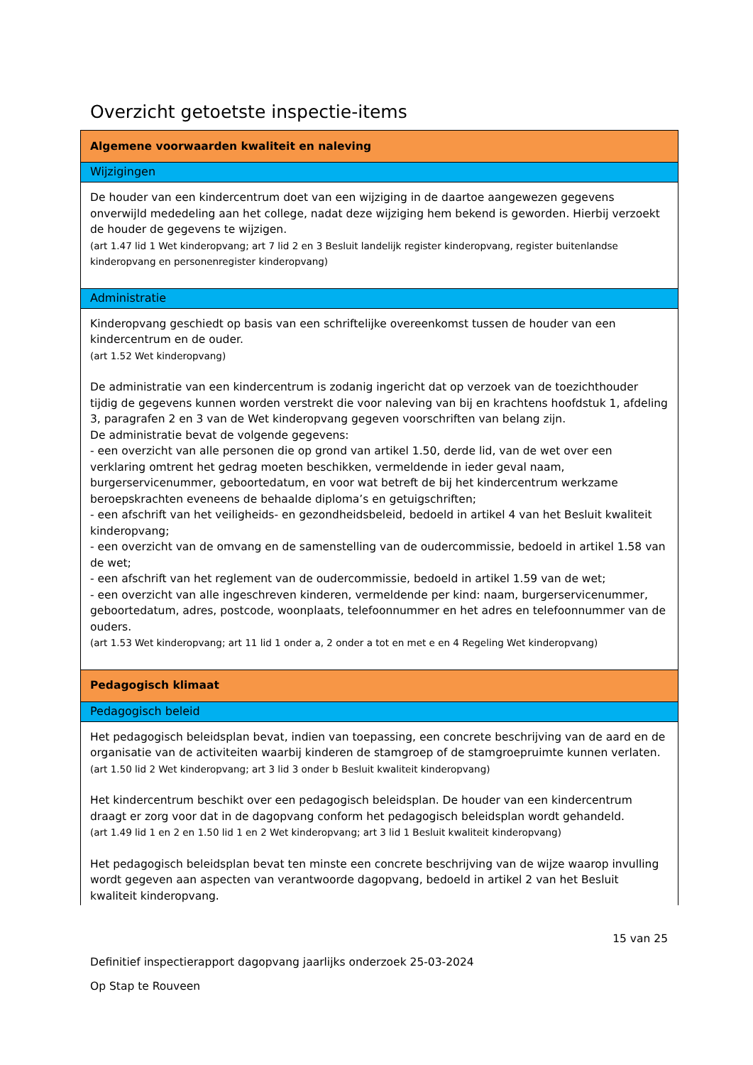Overzicht getoetste inspectie-items
| Algemene voorwaarden kwaliteit en naleving |
| Wijzigingen |
| De houder van een kindercentrum doet van een wijziging in de daartoe aangewezen gegevens onverwijld mededeling aan het college, nadat deze wijziging hem bekend is geworden. Hierbij verzoekt de houder de gegevens te wijzigen. (art 1.47 lid 1 Wet kinderopvang; art 7 lid 2 en 3 Besluit landelijk register kinderopvang, register buitenlandse kinderopvang en personenregister kinderopvang) |
| Administratie |
| Kinderopvang geschiedt op basis van een schriftelijke overeenkomst tussen de houder van een kindercentrum en de ouder. (art 1.52 Wet kinderopvang) De administratie van een kindercentrum is zodanig ingericht dat op verzoek van de toezichthouder tijdig de gegevens kunnen worden verstrekt die voor naleving van bij en krachtens hoofdstuk 1, afdeling 3, paragrafen 2 en 3 van de Wet kinderopvang gegeven voorschriften van belang zijn. De administratie bevat de volgende gegevens: - een overzicht van alle personen die op grond van artikel 1.50, derde lid, van de wet over een verklaring omtrent het gedrag moeten beschikken, vermeldende in ieder geval naam, burgerservicenummer, geboortedatum, en voor wat betreft de bij het kindercentrum werkzame beroepskrachten eveneens de behaalde diploma’s en getuigschriften; - een afschrift van het veiligheids- en gezondheidsbeleid, bedoeld in artikel 4 van het Besluit kwaliteit kinderopvang; - een overzicht van de omvang en de samenstelling van de oudercommissie, bedoeld in artikel 1.58 van de wet; - een afschrift van het reglement van de oudercommissie, bedoeld in artikel 1.59 van de wet; - een overzicht van alle ingeschreven kinderen, vermeldende per kind: naam, burgerservicenummer, geboortedatum, adres, postcode, woonplaats, telefoonnummer en het adres en telefoonnummer van de ouders. (art 1.53 Wet kinderopvang; art 11 lid 1 onder a, 2 onder a tot en met e en 4 Regeling Wet kinderopvang) |
| Pedagogisch klimaat |
| Pedagogisch beleid |
| Het pedagogisch beleidsplan bevat, indien van toepassing, een concrete beschrijving van de aard en de organisatie van de activiteiten waarbij kinderen de stamgroep of de stamgroepruimte kunnen verlaten. (art 1.50 lid 2 Wet kinderopvang; art 3 lid 3 onder b Besluit kwaliteit kinderopvang) Het kindercentrum beschikt over een pedagogisch beleidsplan. De houder van een kindercentrum draagt er zorg voor dat in de dagopvang conform het pedagogisch beleidsplan wordt gehandeld. (art 1.49 lid 1 en 2 en 1.50 lid 1 en 2 Wet kinderopvang; art 3 lid 1 Besluit kwaliteit kinderopvang) Het pedagogisch beleidsplan bevat ten minste een concrete beschrijving van de wijze waarop invulling wordt gegeven aan aspecten van verantwoorde dagopvang, bedoeld in artikel 2 van het Besluit kwaliteit kinderopvang. |
15 van 25
Definitief inspectierapport dagopvang jaarlijks onderzoek 25-03-2024
Op Stap te Rouveen